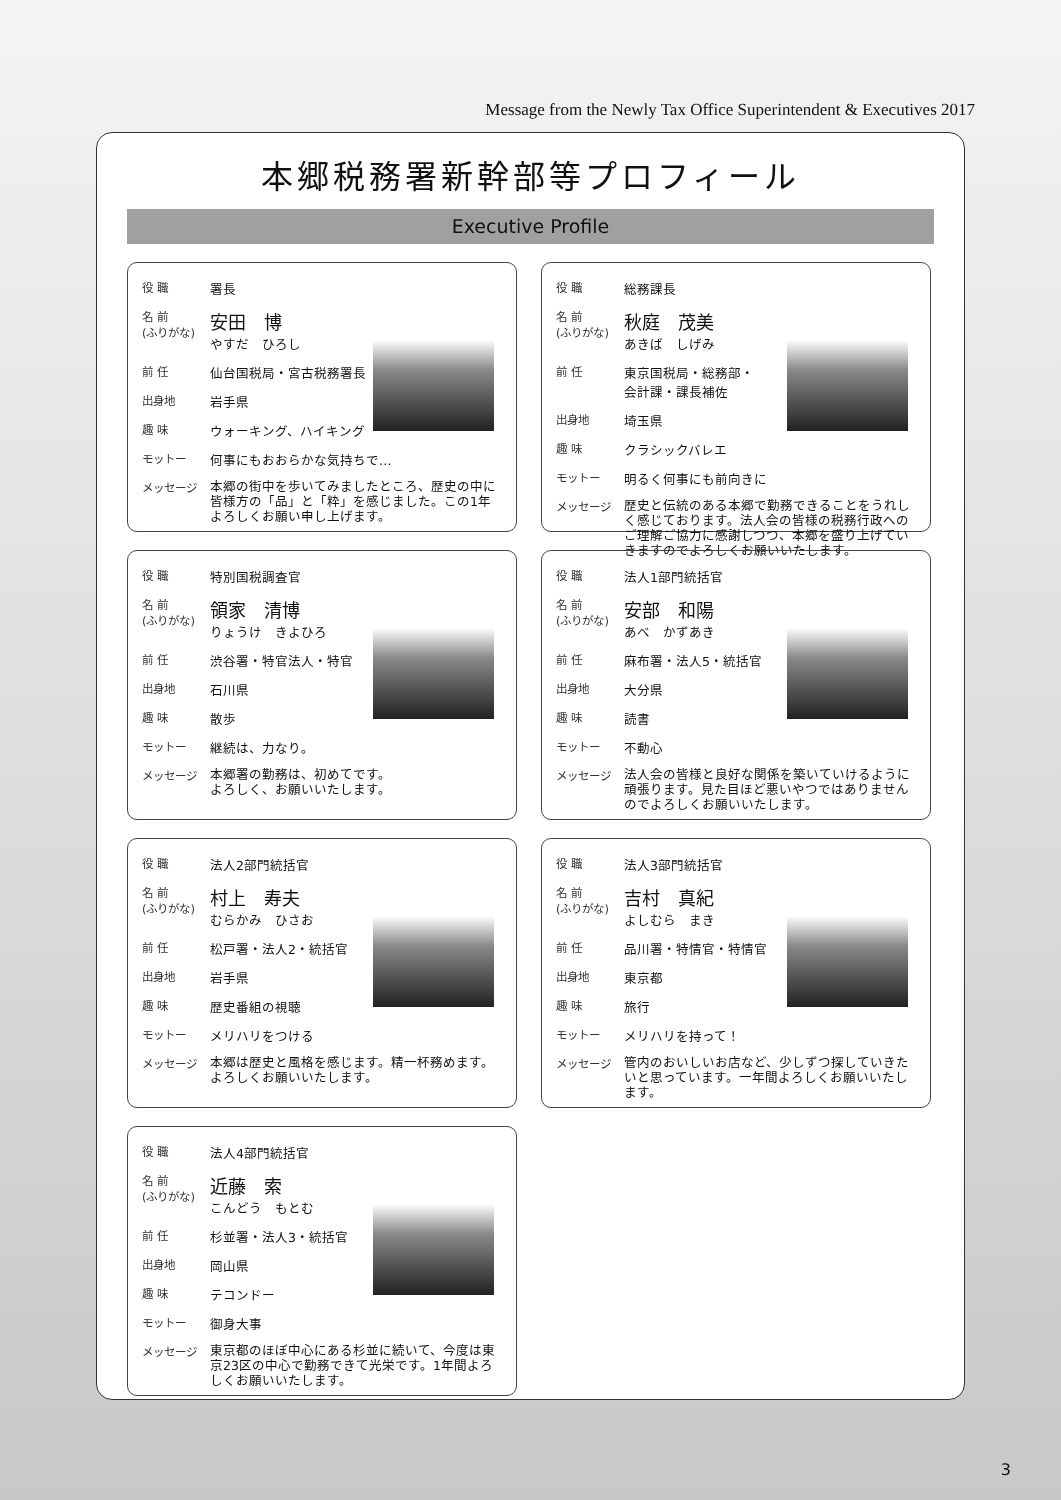Message from the Newly Tax Office Superintendent & Executives 2017
本郷税務署新幹部等プロフィール
Executive Profile
役 職 署長
名 前
(ふりがな) 安田　博
やすだ　ひろし
前 任 仙台国税局・宮古税務署長
出身地 岩手県
趣 味 ウォーキング、ハイキング
モットー 何事にもおおらかな気持ちで…
メッセージ 本郷の街中を歩いてみましたところ、歴史の中に皆様方の「品」と「粋」を感じました。この1年よろしくお願い申し上げます。
役 職 総務課長
名 前
(ふりがな) 秋庭　茂美
あきば　しげみ
前 任 東京国税局・総務部・
会計課・課長補佐
出身地 埼玉県
趣 味 クラシックバレエ
モットー 明るく何事にも前向きに
メッセージ 歴史と伝統のある本郷で勤務できることをうれしく感じております。法人会の皆様の税務行政へのご理解ご協力に感謝しつつ、本郷を盛り上げていきますのでよろしくお願いいたします。
役 職 特別国税調査官
名 前
(ふりがな) 領家　清博
りょうけ　きよひろ
前 任 渋谷署・特官法人・特官
出身地 石川県
趣 味 散歩
モットー 継続は、力なり。
メッセージ 本郷署の勤務は、初めてです。
よろしく、お願いいたします。
役 職 法人1部門統括官
名 前
(ふりがな) 安部　和陽
あべ　かずあき
前 任 麻布署・法人5・統括官
出身地 大分県
趣 味 読書
モットー 不動心
メッセージ 法人会の皆様と良好な関係を築いていけるように頑張ります。見た目ほど悪いやつではありませんのでよろしくお願いいたします。
役 職 法人2部門統括官
名 前
(ふりがな) 村上　寿夫
むらかみ　ひさお
前 任 松戸署・法人2・統括官
出身地 岩手県
趣 味 歴史番組の視聴
モットー メリハリをつける
メッセージ 本郷は歴史と風格を感じます。精一杯務めます。よろしくお願いいたします。
役 職 法人3部門統括官
名 前
(ふりがな) 吉村　真紀
よしむら　まき
前 任 品川署・特情官・特情官
出身地 東京都
趣 味 旅行
モットー メリハリを持って！
メッセージ 管内のおいしいお店など、少しずつ探していきたいと思っています。一年間よろしくお願いいたします。
役 職 法人4部門統括官
名 前
(ふりがな) 近藤　索
こんどう　もとむ
前 任 杉並署・法人3・統括官
出身地 岡山県
趣 味 テコンドー
モットー 御身大事
メッセージ 東京都のほぼ中心にある杉並に続いて、今度は東京23区の中心で勤務できて光栄です。1年間よろしくお願いいたします。
3